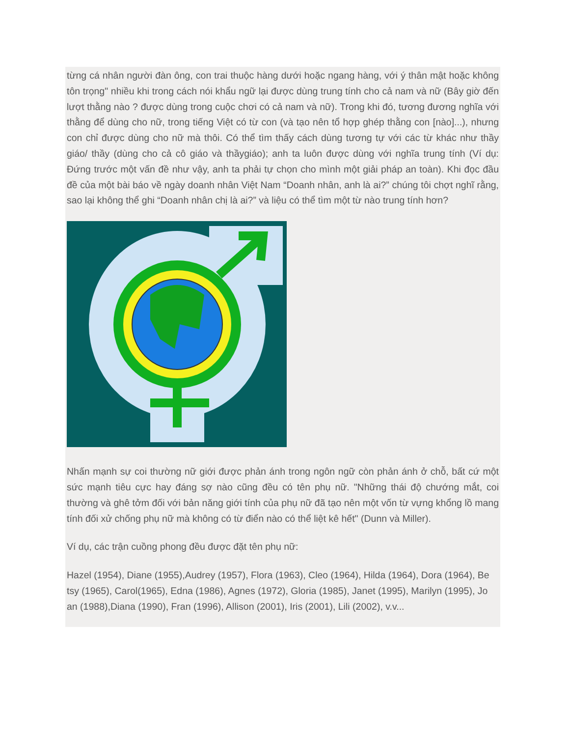từng cá nhân người đàn ông, con trai thuộc hàng dưới hoặc ngang hàng, với ý thân mật hoặc không tôn trọng" nhiều khi trong cách nói khẩu ngữ lại được dùng trung tính cho cả nam và nữ (Bây giờ đến lượt thằng nào ? được dùng trong cuộc chơi có cả nam và nữ). Trong khi đó, tương đương nghĩa với thằng để dùng cho nữ, trong tiếng Việt có từ con (và tạo nên tổ hợp ghép thằng con [nào]...), nhưng con chỉ được dùng cho nữ mà thôi. Có thể tìm thấy cách dùng tương tự với các từ khác như thầy giáo/ thầy (dùng cho cả cô giáo và thầygiáo); anh ta luôn được dùng với nghĩa trung tính (Ví dụ: Đứng trước một vấn đề như vậy, anh ta phải tự chọn cho mình một giải pháp an toàn). Khi đọc đầu đề của một bài báo về ngày doanh nhân Việt Nam “Doanh nhân, anh là ai?” chúng tôi chợt nghĩ rằng, sao lại không thể ghi “Doanh nhân chị là ai?” và liệu có thể tìm một từ nào trung tính hơn?
Nhấn mạnh sự coi thường nữ giới được phản ánh trong ngôn ngữ còn phản ánh ở chỗ, bất cứ một sức mạnh tiêu cực hay đáng sợ nào cũng đều có tên phụ nữ. "Những thái độ chướng mắt, coi thường và ghê tởm đối với bản năng giới tính của phụ nữ đã tạo nên một vốn từ vựng khổng lồ mang tính đối xử chống phụ nữ mà không có từ điển nào có thể liệt kê hết" (Dunn và Miller).
Ví dụ, các trận cuồng phong đều được đặt tên phụ nữ:
Hazel (1954), Diane (1955),Audrey (1957), Flora (1963), Cleo (1964), Hilda (1964), Dora (1964), Be tsy (1965), Carol(1965), Edna (1986), Agnes (1972), Gloria (1985), Janet (1995), Marilyn (1995), Jo an (1988),Diana (1990), Fran (1996), Allison (2001), Iris (2001), Lili (2002), v.v...